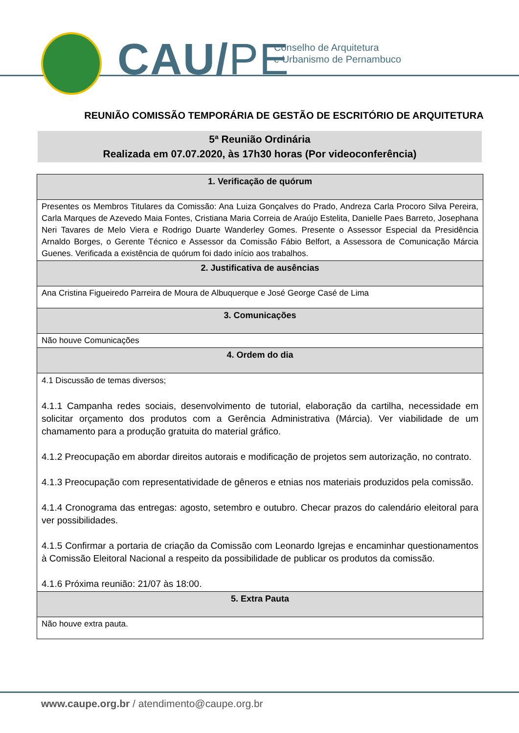CAU/PE
Conselho de Arquitetura
e Urbanismo de Pernambuco
REUNIÃO COMISSÃO TEMPORÁRIA DE GESTÃO DE ESCRITÓRIO DE ARQUITETURA
5ª Reunião Ordinária
Realizada em 07.07.2020, às 17h30 horas (Por videoconferência)
| 1. Verificação de quórum |
| --- |
| Presentes os Membros Titulares da Comissão: Ana Luiza Gonçalves do Prado, Andreza Carla Procoro Silva Pereira, Carla Marques de Azevedo Maia Fontes, Cristiana Maria Correia de Araújo Estelita, Danielle Paes Barreto, Josephana Neri Tavares de Melo Viera e Rodrigo Duarte Wanderley Gomes. Presente o Assessor Especial da Presidência Arnaldo Borges, o Gerente Técnico e Assessor da Comissão Fábio Belfort, a Assessora de Comunicação Márcia Guenes. Verificada a existência de quórum foi dado início aos trabalhos. |
| 2. Justificativa de ausências |
| Ana Cristina Figueiredo Parreira de Moura de Albuquerque e José George Casé de Lima |
| 3. Comunicações |
| Não houve Comunicações |
| 4. Ordem do dia |
| 4.1 Discussão de temas diversos; 4.1.1 Campanha redes sociais, desenvolvimento de tutorial, elaboração da cartilha, necessidade em solicitar orçamento dos produtos com a Gerência Administrativa (Márcia). Ver viabilidade de um chamamento para a produção gratuita do material gráfico. 4.1.2 Preocupação em abordar direitos autorais e modificação de projetos sem autorização, no contrato. 4.1.3 Preocupação com representatividade de gêneros e etnias nos materiais produzidos pela comissão. 4.1.4 Cronograma das entregas: agosto, setembro e outubro. Checar prazos do calendário eleitoral para ver possibilidades. 4.1.5 Confirmar a portaria de criação da Comissão com Leonardo Igrejas e encaminhar questionamentos à Comissão Eleitoral Nacional a respeito da possibilidade de publicar os produtos da comissão. 4.1.6 Próxima reunião: 21/07 às 18:00. |
| 5. Extra Pauta |
| Não houve extra pauta. |
www.caupe.org.br / atendimento@caupe.org.br